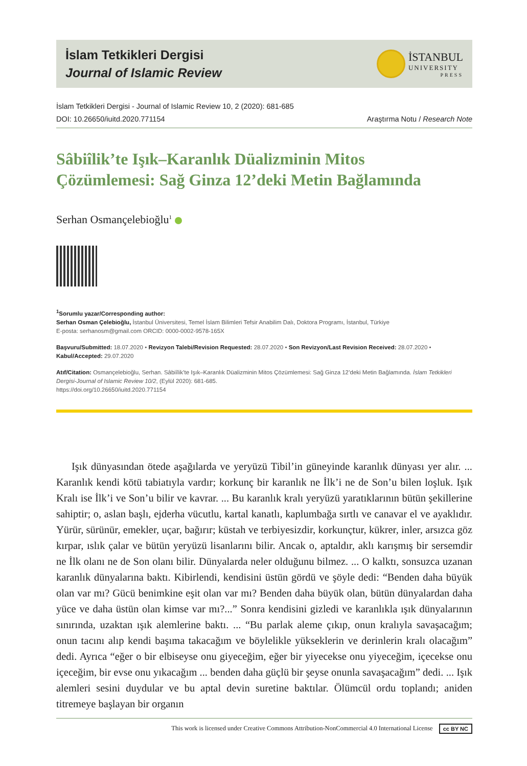İslam Tetkikleri Dergisi
Journal of Islamic Review
İSTANBUL
UNIVERSITY
PRESS
İslam Tetkikleri Dergisi - Journal of Islamic Review 10, 2 (2020): 681-685
DOI: 10.26650/iuitd.2020.771154 Araştırma Notu / Research Note
Sâbiîlik’te Işık–Karanlık Düalizminin Mitos
Çözümlemesi: Sağ Ginza 12’deki Metin Bağlamında
Serhan Osmançelebioğlu<sup>1</sup>
<sup>1</sup> Sorumlu yazar/Corresponding author:
Serhan Osman Çelebioğlu, İstanbul Üniversitesi, Temel İslam Bilimleri Tefsir Anabilim Dalı, Doktora Programı, İstanbul, Türkiye
E-posta: serhanosm@gmail.com ORCID: 0000-0002-9578-165X
Başvuru/Submitted: 18.07.2020 • Revizyon Talebi/Revision Requested: 28.07.2020 • Son Revizyon/Last Revision Received: 28.07.2020 •
Kabul/Accepted: 29.07.2020
Atıf/Citation: Osmançelebioğlu, Serhan. Sâbiîlik’te Işık–Karanlık Düalizminin Mitos Çözümlemesi: Sağ Ginza 12’deki Metin Bağlamında. İslam Tetkikleri Dergisi-Journal of Islamic Review 10/2, (Eylül 2020): 681-685.
https://doi.org/10.26650/iuitd.2020.771154
Işık dünyasından ötede aşağılarda ve yeryüzü Tibil’in güneyinde karanlık dünyası yer alır. ... Karanlık kendi kötü tabiatıyla vardır; korkunç bir karanlık ne İlk’i ne de Son’u bilen loşluk. Işık Kralı ise İlk’i ve Son’u bilir ve kavrar. ... Bu karanlık kralı yeryüzü yaratıklarının bütün şekillerine sahiptir; o, aslan başlı, ejderha vücutlu, kartal kanatlı, kaplumbağa sırtlı ve canavar el ve ayaklıdır. Yürür, sürünür, emekler, uçar, bağırır; küstah ve terbiyesizdir, korkunçtur, kükrer, inler, arsızca göz kırpar, ıslık çalar ve bütün yeryüzü lisanlarını bilir. Ancak o, aptaldır, aklı karışmış bir sersemdir ne İlk olanı ne de Son olanı bilir. Dünyalarda neler olduğunu bilmez. ... O kalktı, sonsuzca uzanan karanlık dünyalarına baktı. Kibirlendi, kendisini üstün gördü ve şöyle dedi: “Benden daha büyük olan var mı? Gücü benimkine eşit olan var mı? Benden daha büyük olan, bütün dünyalardan daha yüce ve daha üstün olan kimse var mı?...” Sonra kendisini gizledi ve karanlıkla ışık dünyalarının sınırında, uzaktan ışık alemlerine baktı. ... “Bu parlak aleme çıkıp, onun kralıyla savaşacağım; onun tacını alıp kendi başıma takacağım ve böylelikle yükseklerin ve derinlerin kralı olacağım” dedi. Ayrıca “eğer o bir elbiseyse onu giyeceğim, eğer bir yiyecekse onu yiyeceğim, içecekse onu içeceğim, bir evse onu yıkacağım ... benden daha güçlü bir şeyse onunla savaşacağım” dedi. ... Işık alemleri sesini duydular ve bu aptal devin suretine baktılar. Ölümcül ordu toplandı; aniden titremeye başlayan bir organın
This work is licensed under Creative Commons Attribution-NonCommercial 4.0 International License cc BY NC